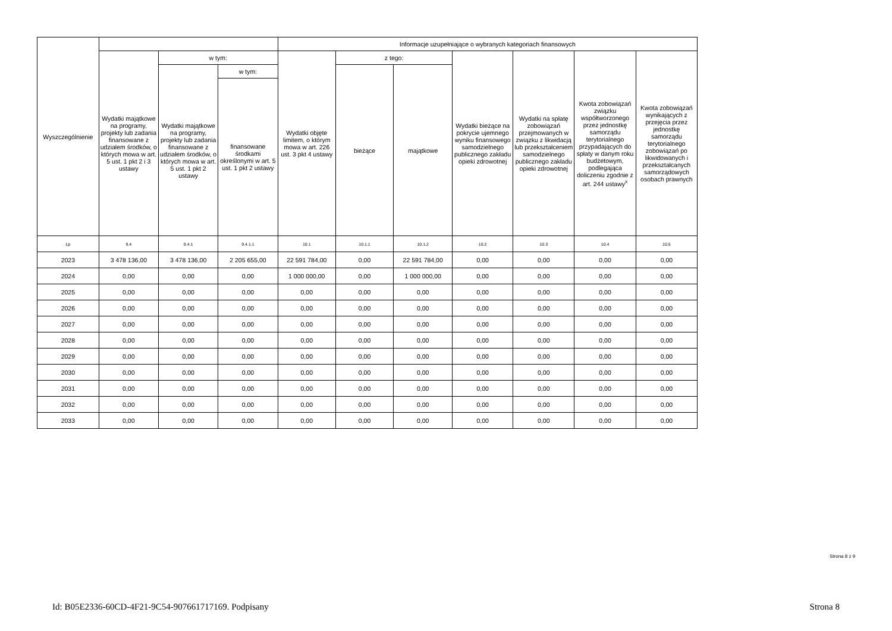| Wyszczególnienie | | | | Informacje uzupełniające o wybranych kategoriach finansowych | | | | | | |
| --- | --- | --- | --- | --- | --- | --- | --- | --- | --- | --- |
| | Wydatki majątkowe na programy, projekty lub zadania finansowane z udziałem środków, o których mowa w art. 5 ust. 1 pkt 2 i 3 ustawy | w tym: | | Wydatki objęte limitem, o którym mowa w art. 226 ust. 3 pkt 4 ustawy | z tego: | | Wydatki bieżące na pokrycie ujemnego wyniku finansowego samodzielnego publicznego zakładu opieki zdrowotnej | Wydatki na spłatę zobowiązań przejmowanych w związku z likwidacją lub przekształceniem samodzielnego publicznego zakładu opieki zdrowotnej | Kwota zobowiązań związku współtworzonego przez jednostkę samorządu terytorialnego przypadających do spłaty w danym roku budżetowym, podlegająca doliczeniu zgodnie z art. 244 ustawy<sup>x</sup> | Kwota zobowiązań wynikających z przejęcia przez jednostkę samorządu terytorialnego zobowiązań po likwidowanych i przekształcanych samorządowych osobach prawnych |
| | | Wydatki majątkowe na programy, projekty lub zadania finansowane z udziałem środków, o których mowa w art. 5 ust. 1 pkt 2 ustawy | w tym: | | bieżące | majątkowe | | | | |
| | | | finansowane środkami określonymi w art. 5 ust. 1 pkt 2 ustawy | | | | | | | |
| Lp | 9.4 | 9.4.1 | 9.4.1.1 | 10.1 | 10.1.1 | 10.1.2 | 10.2 | 10.3 | 10.4 | 10.5 |
| 2023 | 3 478 136,00 | 3 478 136,00 | 2 205 655,00 | 22 591 784,00 | 0,00 | 22 591 784,00 | 0,00 | 0,00 | 0,00 | 0,00 |
| 2024 | 0,00 | 0,00 | 0,00 | 1 000 000,00 | 0,00 | 1 000 000,00 | 0,00 | 0,00 | 0,00 | 0,00 |
| 2025 | 0,00 | 0,00 | 0,00 | 0,00 | 0,00 | 0,00 | 0,00 | 0,00 | 0,00 | 0,00 |
| 2026 | 0,00 | 0,00 | 0,00 | 0,00 | 0,00 | 0,00 | 0,00 | 0,00 | 0,00 | 0,00 |
| 2027 | 0,00 | 0,00 | 0,00 | 0,00 | 0,00 | 0,00 | 0,00 | 0,00 | 0,00 | 0,00 |
| 2028 | 0,00 | 0,00 | 0,00 | 0,00 | 0,00 | 0,00 | 0,00 | 0,00 | 0,00 | 0,00 |
| 2029 | 0,00 | 0,00 | 0,00 | 0,00 | 0,00 | 0,00 | 0,00 | 0,00 | 0,00 | 0,00 |
| 2030 | 0,00 | 0,00 | 0,00 | 0,00 | 0,00 | 0,00 | 0,00 | 0,00 | 0,00 | 0,00 |
| 2031 | 0,00 | 0,00 | 0,00 | 0,00 | 0,00 | 0,00 | 0,00 | 0,00 | 0,00 | 0,00 |
| 2032 | 0,00 | 0,00 | 0,00 | 0,00 | 0,00 | 0,00 | 0,00 | 0,00 | 0,00 | 0,00 |
| 2033 | 0,00 | 0,00 | 0,00 | 0,00 | 0,00 | 0,00 | 0,00 | 0,00 | 0,00 | 0,00 |
Strona 8 z 9
Id: B05E2336-60CD-4F21-9C54-907661717169. Podpisany Strona 8